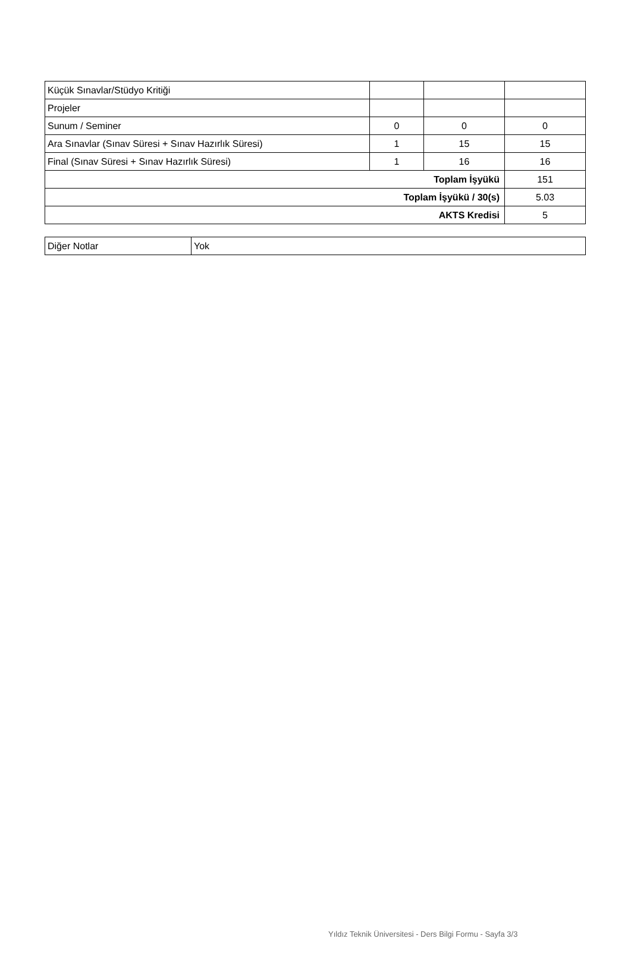| Küçük Sınavlar/Stüdyo Kritiği | | | |
| Projeler | | | |
| Sunum / Seminer | 0 | 0 | 0 |
| Ara Sınavlar (Sınav Süresi + Sınav Hazırlık Süresi) | 1 | 15 | 15 |
| Final (Sınav Süresi + Sınav Hazırlık Süresi) | 1 | 16 | 16 |
| Toplam İşyükü | | | 151 |
| Toplam İşyükü / 30(s) | | | 5.03 |
| AKTS Kredisi | | | 5 |
| Diğer Notlar | Yok |
Yıldız Teknik Üniversitesi - Ders Bilgi Formu - Sayfa 3/3